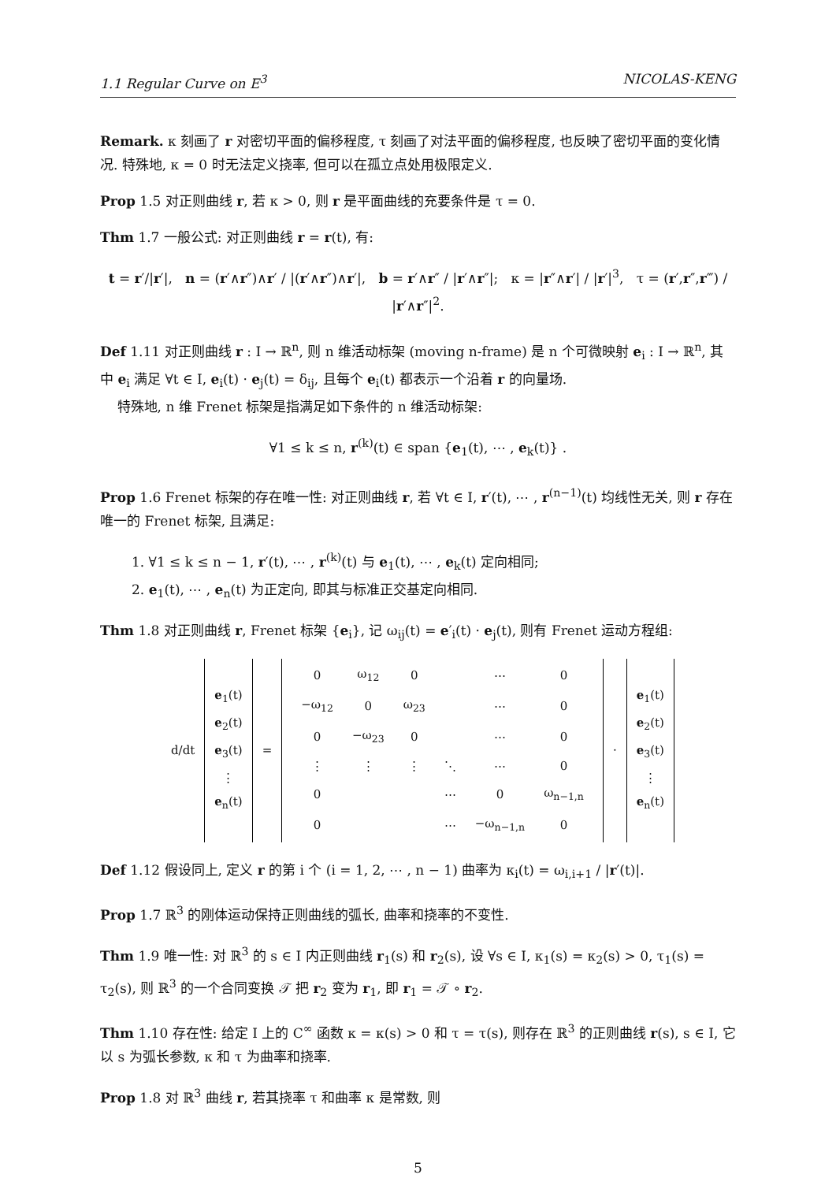1.1 Regular Curve on E<sup>3</sup> NICOLAS-KENG
Remark. κ 刻画了 r 对密切平面的偏移程度, τ 刻画了对法平面的偏移程度, 也反映了密切平面的变化情况. 特殊地, κ = 0 时无法定义挠率, 但可以在孤立点处用极限定义.
Prop 1.5 对正则曲线 r, 若 κ > 0, 则 r 是平面曲线的充要条件是 τ = 0.
Thm 1.7 一般公式: 对正则曲线 r = r(t), 有:
t = r′/|r′|, n = (r′∧r″)∧r′ / |(r′∧r″)∧r′|, b = r′∧r″ / |r′∧r″|; κ = |r″∧r′| / |r′|<sup>3</sup>, τ = (r′,r″,r‴) / |r′∧r″|<sup>2</sup>.
Def 1.11 对正则曲线 r : I → ℝ<sup>n</sup>, 则 n 维活动标架 (moving n-frame) 是 n 个可微映射 e<sub>i</sub> : I → ℝ<sup>n</sup>, 其中 e<sub>i</sub> 满足 ∀t ∈ I, e<sub>i</sub>(t) · e<sub>j</sub>(t) = δ<sub>ij</sub>, 且每个 e<sub>i</sub>(t) 都表示一个沿着 r 的向量场.
特殊地, n 维 Frenet 标架是指满足如下条件的 n 维活动标架:
∀1 ≤ k ≤ n, r<sup>(k)</sup>(t) ∈ span {e<sub>1</sub>(t), ⋯ , e<sub>k</sub>(t)} .
Prop 1.6 Frenet 标架的存在唯一性: 对正则曲线 r, 若 ∀t ∈ I, r′(t), ⋯ , r<sup>(n−1)</sup>(t) 均线性无关, 则 r 存在唯一的 Frenet 标架, 且满足:
1. ∀1 ≤ k ≤ n − 1, r′(t), ⋯ , r<sup>(k)</sup>(t) 与 e<sub>1</sub>(t), ⋯ , e<sub>k</sub>(t) 定向相同;
2. e<sub>1</sub>(t), ⋯ , e<sub>n</sub>(t) 为正定向, 即其与标准正交基定向相同.
Thm 1.8 对正则曲线 r, Frenet 标架 {e<sub>i</sub>}, 记 ω<sub>ij</sub>(t) = e′<sub>i</sub>(t) · e<sub>j</sub>(t), 则有 Frenet 运动方程组:
| d/dt | e<sub>1</sub>(t) e<sub>2</sub>(t) e<sub>3</sub>(t) ⋮ e<sub>n</sub>(t) | = | / 0 / ω<sub>12</sub> / 0 / / ⋯ / 0 / / −ω<sub>12</sub> / 0 / ω<sub>23</sub> / / ⋯ / 0 / / 0 / −ω<sub>23</sub> / 0 / / ⋯ / 0 / / ⋮ / ⋮ / ⋮ / ⋱ / ⋯ / 0 / / 0 / / / ⋯ / 0 / ω<sub>n−1,n</sub> / / 0 / / / ⋯ / −ω<sub>n−1,n</sub> / 0 / | · | e<sub>1</sub>(t) e<sub>2</sub>(t) e<sub>3</sub>(t) ⋮ e<sub>n</sub>(t) |
Def 1.12 假设同上, 定义 r 的第 i 个 (i = 1, 2, ⋯ , n − 1) 曲率为 κ<sub>i</sub>(t) = ω<sub>i,i+1</sub> / |r′(t)|.
Prop 1.7 ℝ<sup>3</sup> 的刚体运动保持正则曲线的弧长, 曲率和挠率的不变性.
Thm 1.9 唯一性: 对 ℝ<sup>3</sup> 的 s ∈ I 内正则曲线 r<sub>1</sub>(s) 和 r<sub>2</sub>(s), 设 ∀s ∈ I, κ<sub>1</sub>(s) = κ<sub>2</sub>(s) > 0, τ<sub>1</sub>(s) = τ<sub>2</sub>(s), 则 ℝ<sup>3</sup> 的一个合同变换 𝒯 把 r<sub>2</sub> 变为 r<sub>1</sub>, 即 r<sub>1</sub> = 𝒯 ∘ r<sub>2</sub>.
Thm 1.10 存在性: 给定 I 上的 C<sup>∞</sup> 函数 κ = κ(s) > 0 和 τ = τ(s), 则存在 ℝ<sup>3</sup> 的正则曲线 r(s), s ∈ I, 它以 s 为弧长参数, κ 和 τ 为曲率和挠率.
Prop 1.8 对 ℝ<sup>3</sup> 曲线 r, 若其挠率 τ 和曲率 κ 是常数, 则
5